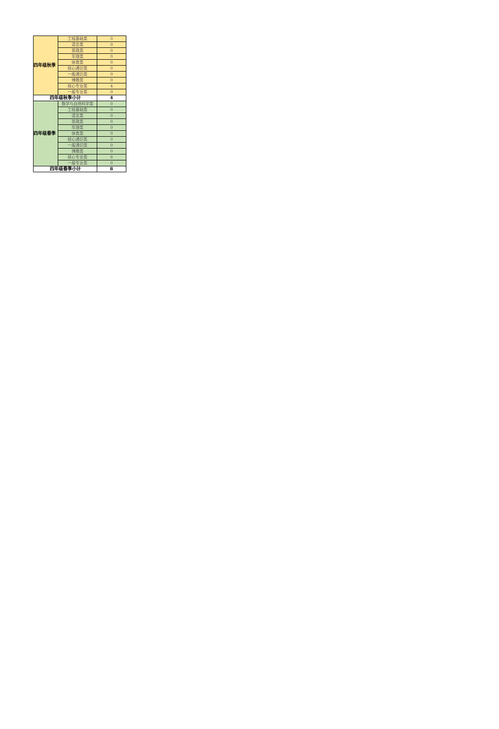| 四年级秋季 | 工程基础类 | 0 |
| | 语言类 | 0 |
| | 思政类 | 0 |
| | 军理类 | 0 |
| | 体育类 | 0 |
| | 核心通识类 | 0 |
| | 一般通识类 | 0 |
| | 博雅类 | 0 |
| | 核心专业类 | 4 |
| | 一般专业类 | 0 |
| 四年级秋季小计 | | 4 |
| 四年级春季 | 数学与自然科学类 | 0 |
| | 工程基础类 | 0 |
| | 语言类 | 0 |
| | 思政类 | 0 |
| | 军理类 | 0 |
| | 体育类 | 0 |
| | 核心通识类 | 0 |
| | 一般通识类 | 0 |
| | 博雅类 | 0 |
| | 核心专业类 | 8 |
| | 一般专业类 | 0 |
| 四年级春季小计 | | 8 |